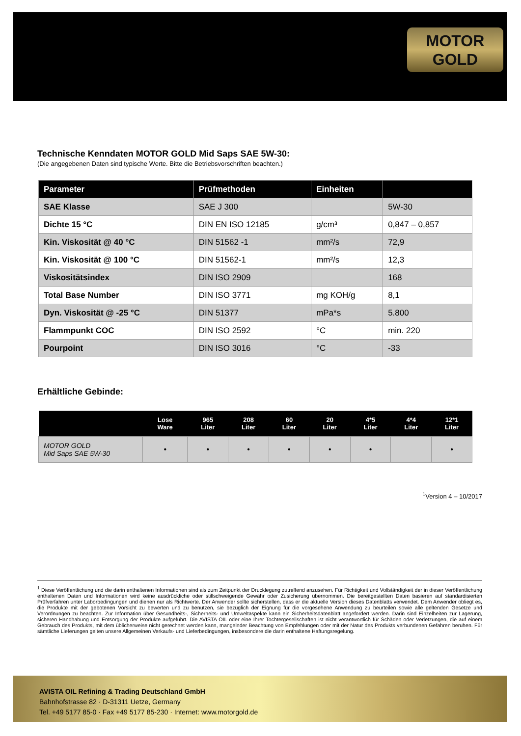MOTOR
GOLD
Technische Kenndaten MOTOR GOLD Mid Saps SAE 5W-30:
(Die angegebenen Daten sind typische Werte. Bitte die Betriebsvorschriften beachten.)
| Parameter | Prüfmethoden | Einheiten | |
| --- | --- | --- | --- |
| SAE Klasse | SAE J 300 | | 5W-30 |
| Dichte 15 °C | DIN EN ISO 12185 | g/cm³ | 0,847 – 0,857 |
| Kin. Viskosität @ 40 °C | DIN 51562 -1 | mm²/s | 72,9 |
| Kin. Viskosität @ 100 °C | DIN 51562-1 | mm²/s | 12,3 |
| Viskositätsindex | DIN ISO 2909 | | 168 |
| Total Base Number | DIN ISO 3771 | mg KOH/g | 8,1 |
| Dyn. Viskosität @ -25 °C | DIN 51377 | mPa*s | 5.800 |
| Flammpunkt COC | DIN ISO 2592 | °C | min. 220 |
| Pourpoint | DIN ISO 3016 | °C | -33 |
Erhältliche Gebinde:
| | Lose Ware | 965 Liter | 208 Liter | 60 Liter | 20 Liter | 4*5 Liter | 4*4 Liter | 12*1 Liter |
| --- | --- | --- | --- | --- | --- | --- | --- | --- |
| MOTOR GOLD Mid Saps SAE 5W-30 | • | • | • | • | • | • | | • |
<sup>1</sup> Version 4 – 10/2017
<sup>1</sup> Diese Veröffentlichung und die darin enthaltenen Informationen sind als zum Zeitpunkt der Drucklegung zutreffend anzusehen. Für Richtigkeit und Vollständigkeit der in dieser Veröffentlichung enthaltenen Daten und Informationen wird keine ausdrückliche oder stillschweigende Gewähr oder Zusicherung übernommen. Die bereitgestellten Daten basieren auf standardisierten Prüfverfahren unter Laborbedingungen und dienen nur als Richtwerte. Der Anwender sollte sicherstellen, dass er die aktuelle Version dieses Datenblatts verwendet. Dem Anwender obliegt es, die Produkte mit der gebotenen Vorsicht zu bewerten und zu benutzen, sie bezüglich der Eignung für die vorgesehene Anwendung zu beurteilen sowie alle geltenden Gesetze und Verordnungen zu beachten. Zur Information über Gesundheits-, Sicherheits- und Umweltaspekte kann ein Sicherheitsdatenblatt angefordert werden. Darin sind Einzelheiten zur Lagerung, sicheren Handhabung und Entsorgung der Produkte aufgeführt. Die AVISTA OIL oder eine Ihrer Tochtergesellschaften ist nicht verantwortlich für Schäden oder Verletzungen, die auf einem Gebrauch des Produkts, mit dem üblicherweise nicht gerechnet werden kann, mangelnder Beachtung von Empfehlungen oder mit der Natur des Produkts verbundenen Gefahren beruhen. Für sämtliche Lieferungen gelten unsere Allgemeinen Verkaufs- und Lieferbedingungen, insbesondere die darin enthaltene Haftungsregelung.
AVISTA OIL Refining & Trading Deutschland GmbH
Bahnhofstrasse 82 · D-31311 Uetze, Germany
Tel. +49 5177 85-0 · Fax +49 5177 85-230 · Internet: www.motorgold.de